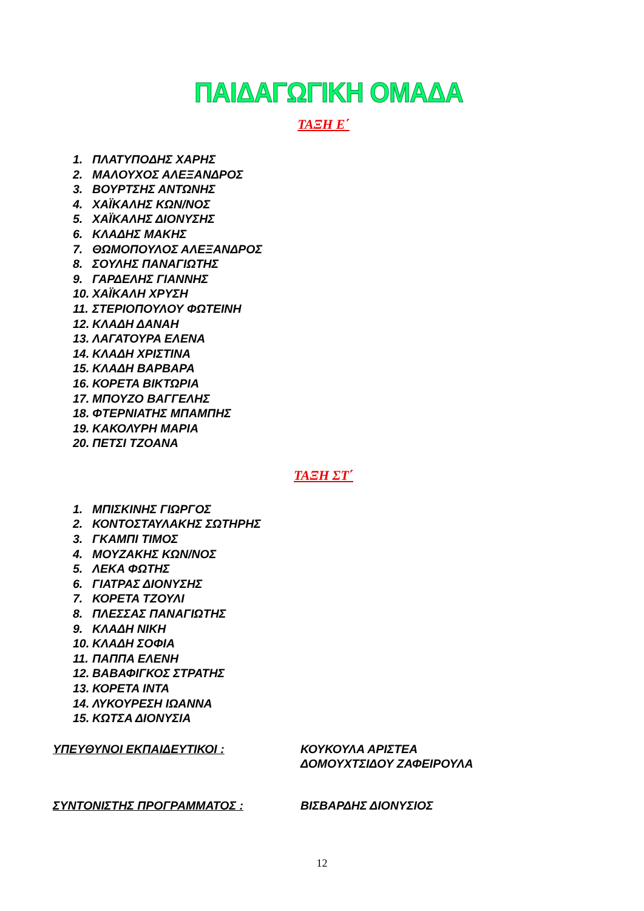ΠΑΙΔΑΓΩΓΙΚΗ ΟΜΑΔΑ
ΤΑΞΗ Ε΄
1. ΠΛΑΤΥΠΟΔΗΣ ΧΑΡΗΣ
2. ΜΑΛΟΥΧΟΣ ΑΛΕΞΑΝΔΡΟΣ
3. ΒΟΥΡΤΣΗΣ ΑΝΤΩΝΗΣ
4. ΧΑΪΚΑΛΗΣ ΚΩΝ/ΝΟΣ
5. ΧΑΪΚΑΛΗΣ ΔΙΟΝΥΣΗΣ
6. ΚΛΑΔΗΣ ΜΑΚΗΣ
7. ΘΩΜΟΠΟΥΛΟΣ ΑΛΕΞΑΝΔΡΟΣ
8. ΣΟΥΛΗΣ ΠΑΝΑΓΙΩΤΗΣ
9. ΓΑΡΔΕΛΗΣ ΓΙΑΝΝΗΣ
10. ΧΑΪΚΑΛΗ ΧΡΥΣΗ
11. ΣΤΕΡΙΟΠΟΥΛΟΥ ΦΩΤΕΙΝΗ
12. ΚΛΑΔΗ ΔΑΝΑΗ
13. ΛΑΓΑΤΟΥΡΑ ΕΛΕΝΑ
14. ΚΛΑΔΗ ΧΡΙΣΤΙΝΑ
15. ΚΛΑΔΗ ΒΑΡΒΑΡΑ
16. ΚΟΡΕΤΑ ΒΙΚΤΩΡΙΑ
17. ΜΠΟΥΖΟ ΒΑΓΓΕΛΗΣ
18. ΦΤΕΡΝΙΑΤΗΣ ΜΠΑΜΠΗΣ
19. ΚΑΚΟΛΥΡΗ ΜΑΡΙΑ
20. ΠΕΤΣΙ ΤΖΟΑΝΑ
ΤΑΞΗ ΣΤ΄
1. ΜΠΙΣΚΙΝΗΣ ΓΙΩΡΓΟΣ
2. ΚΟΝΤΟΣΤΑΥΛΑΚΗΣ ΣΩΤΗΡΗΣ
3. ΓΚΑΜΠΙ ΤΙΜΟΣ
4. ΜΟΥΖΑΚΗΣ ΚΩΝ/ΝΟΣ
5. ΛΕΚΑ ΦΩΤΗΣ
6. ΓΙΑΤΡΑΣ ΔΙΟΝΥΣΗΣ
7. ΚΟΡΕΤΑ ΤΖΟΥΛΙ
8. ΠΛΕΣΣΑΣ ΠΑΝΑΓΙΩΤΗΣ
9. ΚΛΑΔΗ ΝΙΚΗ
10. ΚΛΑΔΗ ΣΟΦΙΑ
11. ΠΑΠΠΑ ΕΛΕΝΗ
12. ΒΑΒΑΦΙΓΚΟΣ ΣΤΡΑΤΗΣ
13. ΚΟΡΕΤΑ ΙΝΤΑ
14. ΛΥΚΟΥΡΕΣΗ ΙΩΑΝΝΑ
15. ΚΩΤΣΑ ΔΙΟΝΥΣΙΑ
ΥΠΕΥΘΥΝΟΙ ΕΚΠΑΙΔΕΥΤΙΚΟΙ : ΚΟΥΚΟΥΛΑ ΑΡΙΣΤΕΑ
ΔΟΜΟΥΧΤΣΙΔΟΥ ΖΑΦΕΙΡΟΥΛΑ
ΣΥΝΤΟΝΙΣΤΗΣ ΠΡΟΓΡΑΜΜΑΤΟΣ : ΒΙΣΒΑΡΔΗΣ ΔΙΟΝΥΣΙΟΣ
12